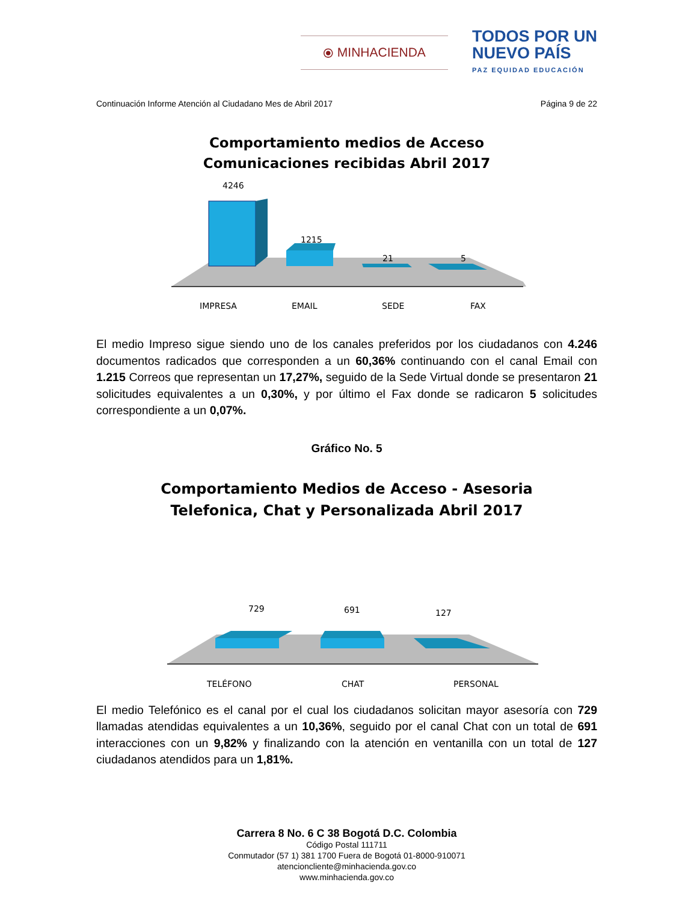⦿ MINHACIENDA
TODOS POR UN
NUEVO PAÍS
PAZ EQUIDAD EDUCACIÓN
Continuación Informe Atención al Ciudadano Mes de Abril 2017 Página 9 de 22
Comportamiento medios de Acceso
Comunicaciones recibidas Abril 2017
4246
1215
21
5
IMPRESA
EMAIL
SEDE
FAX
El medio Impreso sigue siendo uno de los canales preferidos por los ciudadanos con 4.246 documentos radicados que corresponden a un 60,36% continuando con el canal Email con 1.215 Correos que representan un 17,27%, seguido de la Sede Virtual donde se presentaron 21 solicitudes equivalentes a un 0,30%, y por último el Fax donde se radicaron 5 solicitudes correspondiente a un 0,07%.
Gráfico No. 5
Comportamiento Medios de Acceso - Asesoria
Telefonica, Chat y Personalizada Abril 2017
729
691
127
TELÉFONO
CHAT
PERSONAL
El medio Telefónico es el canal por el cual los ciudadanos solicitan mayor asesoría con 729 llamadas atendidas equivalentes a un 10,36%, seguido por el canal Chat con un total de 691 interacciones con un 9,82% y finalizando con la atención en ventanilla con un total de 127 ciudadanos atendidos para un 1,81%.
Carrera 8 No. 6 C 38 Bogotá D.C. Colombia
Código Postal 111711
Conmutador (57 1) 381 1700 Fuera de Bogotá 01-8000-910071
atencioncliente@minhacienda.gov.co
www.minhacienda.gov.co